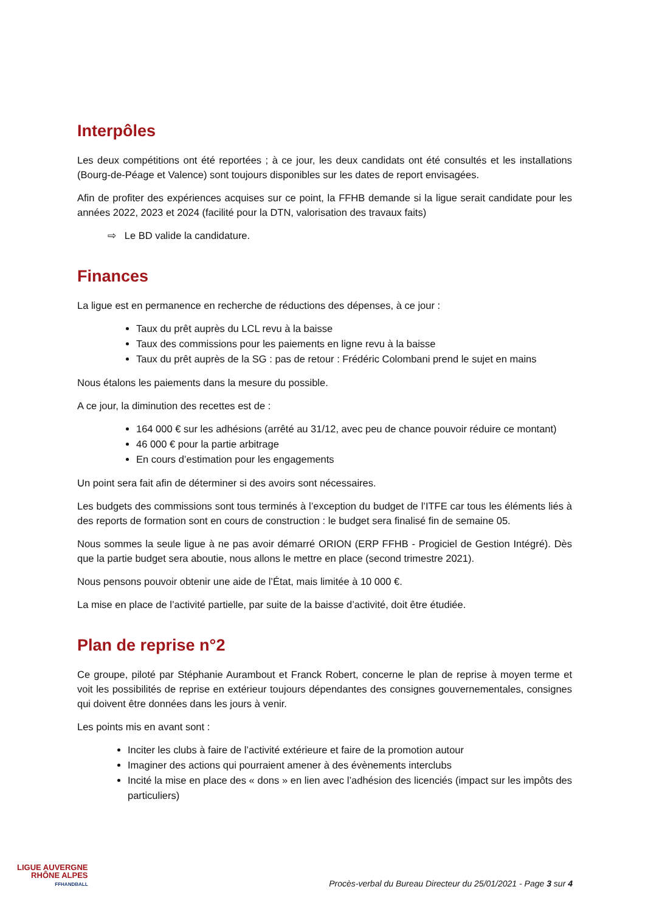Interpôles
Les deux compétitions ont été reportées ; à ce jour, les deux candidats ont été consultés et les installations (Bourg-de-Péage et Valence) sont toujours disponibles sur les dates de report envisagées.
Afin de profiter des expériences acquises sur ce point, la FFHB demande si la ligue serait candidate pour les années 2022, 2023 et 2024 (facilité pour la DTN, valorisation des travaux faits)
⇨ Le BD valide la candidature.
Finances
La ligue est en permanence en recherche de réductions des dépenses, à ce jour :
Taux du prêt auprès du LCL revu à la baisse
Taux des commissions pour les paiements en ligne revu à la baisse
Taux du prêt auprès de la SG : pas de retour : Frédéric Colombani prend le sujet en mains
Nous étalons les paiements dans la mesure du possible.
A ce jour, la diminution des recettes est de :
164 000 € sur les adhésions (arrêté au 31/12, avec peu de chance pouvoir réduire ce montant)
46 000 € pour la partie arbitrage
En cours d’estimation pour les engagements
Un point sera fait afin de déterminer si des avoirs sont nécessaires.
Les budgets des commissions sont tous terminés à l’exception du budget de l’ITFE car tous les éléments liés à des reports de formation sont en cours de construction : le budget sera finalisé fin de semaine 05.
Nous sommes la seule ligue à ne pas avoir démarré ORION (ERP FFHB - Progiciel de Gestion Intégré). Dès que la partie budget sera aboutie, nous allons le mettre en place (second trimestre 2021).
Nous pensons pouvoir obtenir une aide de l’État, mais limitée à 10 000 €.
La mise en place de l’activité partielle, par suite de la baisse d’activité, doit être étudiée.
Plan de reprise n°2
Ce groupe, piloté par Stéphanie Aurambout et Franck Robert, concerne le plan de reprise à moyen terme et voit les possibilités de reprise en extérieur toujours dépendantes des consignes gouvernementales, consignes qui doivent être données dans les jours à venir.
Les points mis en avant sont :
Inciter les clubs à faire de l’activité extérieure et faire de la promotion autour
Imaginer des actions qui pourraient amener à des évènements interclubs
Incité la mise en place des « dons » en lien avec l’adhésion des licenciés (impact sur les impôts des particuliers)
LIGUE AUVERGNE
RHÔNE ALPES
FFHANDBALL
Procès-verbal du Bureau Directeur du 25/01/2021 - Page 3 sur 4